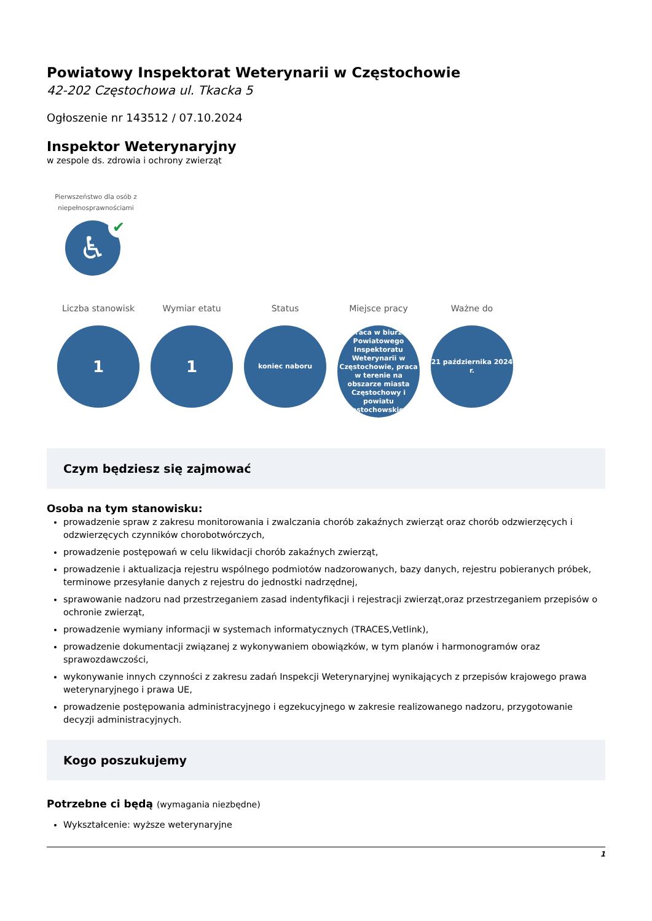Powiatowy Inspektorat Weterynarii w Częstochowie
42-202 Częstochowa ul. Tkacka 5
Ogłoszenie nr 143512 / 07.10.2024
Inspektor Weterynaryjny
w zespole ds. zdrowia i ochrony zwierząt
Pierwszeństwo dla osób z niepełnosprawnościami
♿ ✔
Liczba stanowisk
1
Wymiar etatu
1
Status
koniec naboru
Miejsce pracy
praca w biurze Powiatowego Inspektoratu Weterynarii w Częstochowie, praca w terenie na obszarze miasta Częstochowy i powiatu częstochowskiego
Ważne do
21 października 2024 r.
Czym będziesz się zajmować
Osoba na tym stanowisku:
prowadzenie spraw z zakresu monitorowania i zwalczania chorób zakaźnych zwierząt oraz chorób odzwierzęcych i odzwierzęcych czynników chorobotwórczych,
prowadzenie postępowań w celu likwidacji chorób zakaźnych zwierząt,
prowadzenie i aktualizacja rejestru wspólnego podmiotów nadzorowanych, bazy danych, rejestru pobieranych próbek, terminowe przesyłanie danych z rejestru do jednostki nadrzędnej,
sprawowanie nadzoru nad przestrzeganiem zasad indentyfikacji i rejestracji zwierząt,oraz przestrzeganiem przepisów o ochronie zwierząt,
prowadzenie wymiany informacji w systemach informatycznych (TRACES,Vetlink),
prowadzenie dokumentacji związanej z wykonywaniem obowiązków, w tym planów i harmonogramów oraz sprawozdawczości,
wykonywanie innych czynności z zakresu zadań Inspekcji Weterynaryjnej wynikających z przepisów krajowego prawa weterynaryjnego i prawa UE,
prowadzenie postępowania administracyjnego i egzekucyjnego w zakresie realizowanego nadzoru, przygotowanie decyzji administracyjnych.
Kogo poszukujemy
Potrzebne ci będą (wymagania niezbędne)
Wykształcenie: wyższe weterynaryjne
1